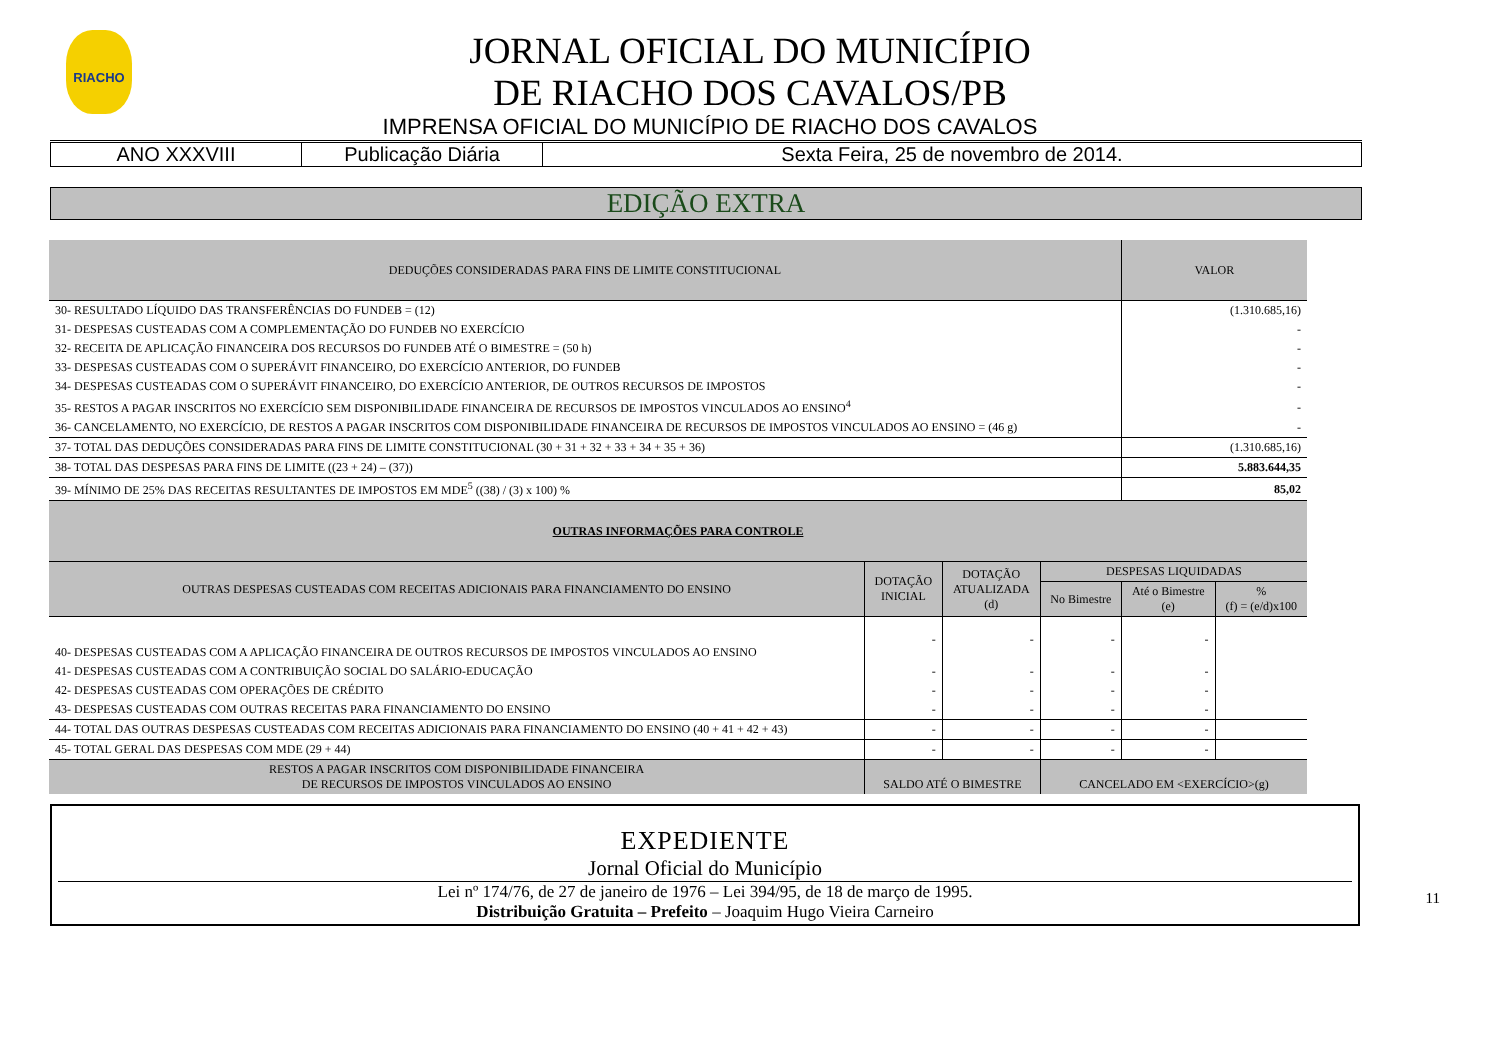RIACHO
JORNAL OFICIAL DO MUNICÍPIO
DE RIACHO DOS CAVALOS/PB
IMPRENSA OFICIAL DO MUNICÍPIO DE RIACHO DOS CAVALOS
| ANO XXXVIII | Publicação Diária | Sexta Feira, 25 de novembro de 2014. |
EDIÇÃO EXTRA
| DEDUÇÕES CONSIDERADAS PARA FINS DE LIMITE CONSTITUCIONAL | | | | VALOR | |
| --- | --- | --- | --- | --- | --- |
| 30- RESULTADO LÍQUIDO DAS TRANSFERÊNCIAS DO FUNDEB = (12) | | | | (1.310.685,16) | |
| 31- DESPESAS CUSTEADAS COM A COMPLEMENTAÇÃO DO FUNDEB NO EXERCÍCIO | | | | - | |
| 32- RECEITA DE APLICAÇÃO FINANCEIRA DOS RECURSOS DO FUNDEB ATÉ O BIMESTRE = (50 h) | | | | - | |
| 33- DESPESAS CUSTEADAS COM O SUPERÁVIT FINANCEIRO, DO EXERCÍCIO ANTERIOR, DO FUNDEB | | | | - | |
| 34- DESPESAS CUSTEADAS COM O SUPERÁVIT FINANCEIRO, DO EXERCÍCIO ANTERIOR, DE OUTROS RECURSOS DE IMPOSTOS | | | | - | |
| 35- RESTOS A PAGAR INSCRITOS NO EXERCÍCIO SEM DISPONIBILIDADE FINANCEIRA DE RECURSOS DE IMPOSTOS VINCULADOS AO ENSINO<sup>4</sup> | | | | - | |
| 36- CANCELAMENTO, NO EXERCÍCIO, DE RESTOS A PAGAR INSCRITOS COM DISPONIBILIDADE FINANCEIRA DE RECURSOS DE IMPOSTOS VINCULADOS AO ENSINO = (46 g) | | | | - | |
| 37- TOTAL DAS DEDUÇÕES CONSIDERADAS PARA FINS DE LIMITE CONSTITUCIONAL (30 + 31 + 32 + 33 + 34 + 35 + 36) | | | | (1.310.685,16) | |
| 38- TOTAL DAS DESPESAS PARA FINS DE LIMITE ((23 + 24) – (37)) | | | | 5.883.644,35 | |
| 39- MÍNIMO DE 25% DAS RECEITAS RESULTANTES DE IMPOSTOS EM MDE<sup>5</sup> ((38) / (3) x 100) % | | | | 85,02 | |
| OUTRAS INFORMAÇÕES PARA CONTROLE | | | | | |
| OUTRAS DESPESAS CUSTEADAS COM RECEITAS ADICIONAIS PARA FINANCIAMENTO DO ENSINO | DOTAÇÃO INICIAL | DOTAÇÃO ATUALIZADA (d) | DESPESAS LIQUIDADAS | | |
| | | | No Bimestre | Até o Bimestre (e) | % (f) = (e/d)x100 |
| 40- DESPESAS CUSTEADAS COM A APLICAÇÃO FINANCEIRA DE OUTROS RECURSOS DE IMPOSTOS VINCULADOS AO ENSINO | - | - | - | - | |
| 41- DESPESAS CUSTEADAS COM A CONTRIBUIÇÃO SOCIAL DO SALÁRIO-EDUCAÇÃO | - | - | - | - | |
| 42- DESPESAS CUSTEADAS COM OPERAÇÕES DE CRÉDITO | - | - | - | - | |
| 43- DESPESAS CUSTEADAS COM OUTRAS RECEITAS PARA FINANCIAMENTO DO ENSINO | - | - | - | - | |
| 44- TOTAL DAS OUTRAS DESPESAS CUSTEADAS COM RECEITAS ADICIONAIS PARA FINANCIAMENTO DO ENSINO (40 + 41 + 42 + 43) | - | - | - | - | |
| 45- TOTAL GERAL DAS DESPESAS COM MDE (29 + 44) | - | - | - | - | |
| RESTOS A PAGAR INSCRITOS COM DISPONIBILIDADE FINANCEIRA DE RECURSOS DE IMPOSTOS VINCULADOS AO ENSINO | SALDO ATÉ O BIMESTRE | | CANCELADO EM <EXERCÍCIO>(g) | | |
11
EXPEDIENTE
Jornal Oficial do Município
Lei nº 174/76, de 27 de janeiro de 1976 – Lei 394/95, de 18 de março de 1995.
Distribuição Gratuita – Prefeito – Joaquim Hugo Vieira Carneiro